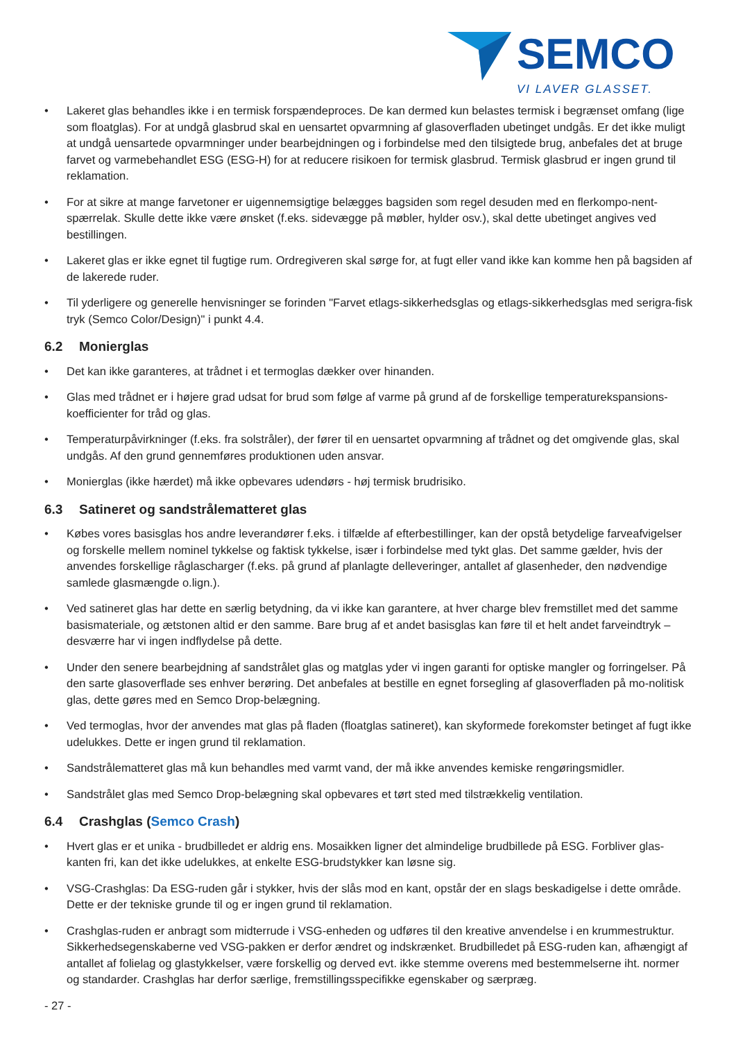SEMCO
VI LAVER GLASSET.
• Lakeret glas behandles ikke i en termisk forspændeproces. De kan dermed kun belastes termisk i begrænset omfang (lige som floatglas). For at undgå glasbrud skal en uensartet opvarmning af glasoverfladen ubetinget undgås. Er det ikke muligt at undgå uensartede opvarmninger under bearbejdningen og i forbindelse med den tilsigtede brug, anbefales det at bruge farvet og varmebehandlet ESG (ESG-H) for at reducere risikoen for termisk glasbrud. Termisk glasbrud er ingen grund til reklamation.
• For at sikre at mange farvetoner er uigennemsigtige belægges bagsiden som regel desuden med en flerkompo-nent-spærrelak. Skulle dette ikke være ønsket (f.eks. sidevægge på møbler, hylder osv.), skal dette ubetinget angives ved bestillingen.
• Lakeret glas er ikke egnet til fugtige rum. Ordregiveren skal sørge for, at fugt eller vand ikke kan komme hen på bagsiden af de lakerede ruder.
• Til yderligere og generelle henvisninger se forinden "Farvet etlags-sikkerhedsglas og etlags-sikkerhedsglas med serigra-fisk tryk (Semco Color/Design)" i punkt 4.4.
6.2 Monierglas
• Det kan ikke garanteres, at trådnet i et termoglas dækker over hinanden.
• Glas med trådnet er i højere grad udsat for brud som følge af varme på grund af de forskellige temperaturekspansions-koefficienter for tråd og glas.
• Temperaturpåvirkninger (f.eks. fra solstråler), der fører til en uensartet opvarmning af trådnet og det omgivende glas, skal undgås. Af den grund gennemføres produktionen uden ansvar.
• Monierglas (ikke hærdet) må ikke opbevares udendørs - høj termisk brudrisiko.
6.3 Satineret og sandstrålematteret glas
• Købes vores basisglas hos andre leverandører f.eks. i tilfælde af efterbestillinger, kan der opstå betydelige farveafvigelser og forskelle mellem nominel tykkelse og faktisk tykkelse, især i forbindelse med tykt glas. Det samme gælder, hvis der anvendes forskellige råglascharger (f.eks. på grund af planlagte delleveringer, antallet af glasenheder, den nødvendige samlede glasmængde o.lign.).
• Ved satineret glas har dette en særlig betydning, da vi ikke kan garantere, at hver charge blev fremstillet med det samme basismateriale, og ætstonen altid er den samme. Bare brug af et andet basisglas kan føre til et helt andet farveindtryk – desværre har vi ingen indflydelse på dette.
• Under den senere bearbejdning af sandstrålet glas og matglas yder vi ingen garanti for optiske mangler og forringelser. På den sarte glasoverflade ses enhver berøring. Det anbefales at bestille en egnet forsegling af glasoverfladen på mo-nolitisk glas, dette gøres med en Semco Drop-belægning.
• Ved termoglas, hvor der anvendes mat glas på fladen (floatglas satineret), kan skyformede forekomster betinget af fugt ikke udelukkes. Dette er ingen grund til reklamation.
• Sandstrålematteret glas må kun behandles med varmt vand, der må ikke anvendes kemiske rengøringsmidler.
• Sandstrålet glas med Semco Drop-belægning skal opbevares et tørt sted med tilstrækkelig ventilation.
6.4 Crashglas (Semco Crash)
• Hvert glas er et unika - brudbilledet er aldrig ens. Mosaikken ligner det almindelige brudbillede på ESG. Forbliver glas-kanten fri, kan det ikke udelukkes, at enkelte ESG-brudstykker kan løsne sig.
• VSG-Crashglas: Da ESG-ruden går i stykker, hvis der slås mod en kant, opstår der en slags beskadigelse i dette område. Dette er der tekniske grunde til og er ingen grund til reklamation.
• Crashglas-ruden er anbragt som midterrude i VSG-enheden og udføres til den kreative anvendelse i en krummestruktur. Sikkerhedsegenskaberne ved VSG-pakken er derfor ændret og indskrænket. Brudbilledet på ESG-ruden kan, afhængigt af antallet af folielag og glastykkelser, være forskellig og derved evt. ikke stemme overens med bestemmelserne iht. normer og standarder. Crashglas har derfor særlige, fremstillingsspecifikke egenskaber og særpræg.
- 27 -